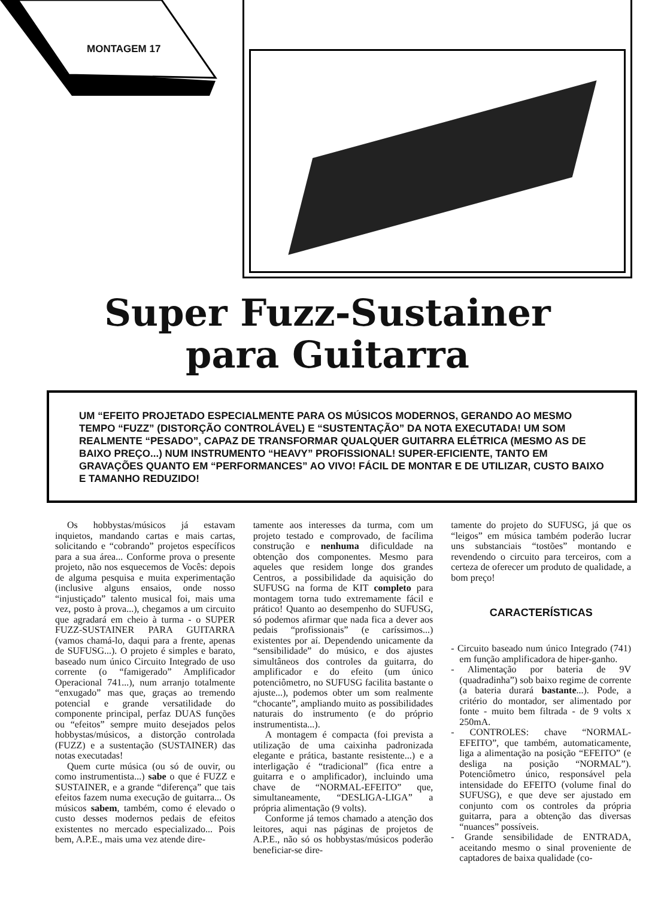MONTAGEM 17
Super Fuzz-Sustainer
para Guitarra
UM “EFEITO PROJETADO ESPECIALMENTE PARA OS MÚSICOS MODERNOS, GERANDO AO MESMO TEMPO “FUZZ” (DISTORÇÃO CONTROLÁVEL) E “SUSTENTAÇÃO” DA NOTA EXECUTADA! UM SOM REALMENTE “PESADO”, CAPAZ DE TRANSFORMAR QUALQUER GUITARRA ELÉTRICA (MESMO AS DE BAIXO PREÇO...) NUM INSTRUMENTO “HEAVY” PROFISSIONAL! SUPER-EFICIENTE, TANTO EM GRAVAÇÕES QUANTO EM “PERFORMANCES” AO VIVO! FÁCIL DE MONTAR E DE UTILIZAR, CUSTO BAIXO E TAMANHO REDUZIDO!
Os hobbystas/músicos já estavam inquietos, mandando cartas e mais cartas, solicitando e “cobrando” projetos específicos para a sua área... Conforme prova o presente projeto, não nos esquecemos de Vocês: depois de alguma pesquisa e muita experimentação (inclusive alguns ensaios, onde nosso “injustiçado” talento musical foi, mais uma vez, posto à prova...), chegamos a um circuito que agradará em cheio à turma - o SUPER FUZZ-SUSTAINER PARA GUITARRA (vamos chamá-lo, daqui para a frente, apenas de SUFUSG...). O projeto é simples e barato, baseado num único Circuito Integrado de uso corrente (o “famigerado” Amplificador Operacional 741...), num arranjo totalmente “enxugado” mas que, graças ao tremendo potencial e grande versatilidade do componente principal, perfaz DUAS funções ou “efeitos” sempre muito desejados pelos hobbystas/músicos, a distorção controlada (FUZZ) e a sustentação (SUSTAINER) das notas executadas!
Quem curte música (ou só de ouvir, ou como instrumentista...) sabe o que é FUZZ e SUSTAINER, e a grande “diferença” que tais efeitos fazem numa execução de guitarra... Os músicos sabem, também, como é elevado o custo desses modernos pedais de efeitos existentes no mercado especializado... Pois bem, A.P.E., mais uma vez atende dire-
tamente aos interesses da turma, com um projeto testado e comprovado, de facílima construção e nenhuma dificuldade na obtenção dos componentes. Mesmo para aqueles que residem longe dos grandes Centros, a possibilidade da aquisição do SUFUSG na forma de KIT completo para montagem torna tudo extremamente fácil e prático! Quanto ao desempenho do SUFUSG, só podemos afirmar que nada fica a dever aos pedais “profissionais” (e caríssimos...) existentes por aí. Dependendo unicamente da “sensibilidade” do músico, e dos ajustes simultâneos dos controles da guitarra, do amplificador e do efeito (um único potenciômetro, no SUFUSG facilita bastante o ajuste...), podemos obter um som realmente “chocante”, ampliando muito as possibilidades naturais do instrumento (e do próprio instrumentista...).
A montagem é compacta (foi prevista a utilização de uma caixinha padronizada elegante e prática, bastante resistente...) e a interligação é “tradicional” (fica entre a guitarra e o amplificador), incluindo uma chave de “NORMAL-EFEITO” que, simultaneamente, “DESLIGA-LIGA” a própria alimentação (9 volts).
Conforme já temos chamado a atenção dos leitores, aqui nas páginas de projetos de A.P.E., não só os hobbystas/músicos poderão beneficiar-se dire-
tamente do projeto do SUFUSG, já que os “leigos” em música também poderão lucrar uns substanciais “tostões” montando e revendendo o circuito para terceiros, com a certeza de oferecer um produto de qualidade, a bom preço!
CARACTERÍSTICAS
- Circuito baseado num único Integrado (741) em função amplificadora de hiper-ganho.
- Alimentação por bateria de 9V (quadradinha”) sob baixo regime de corrente (a bateria durará bastante...). Pode, a critério do montador, ser alimentado por fonte - muito bem filtrada - de 9 volts x 250mA.
- CONTROLES: chave “NORMAL-EFEITO”, que também, automaticamente, liga a alimentação na posição “EFEITO” (e desliga na posição “NORMAL”). Potenciômetro único, responsável pela intensidade do EFEITO (volume final do SUFUSG), e que deve ser ajustado em conjunto com os controles da própria guitarra, para a obtenção das diversas “nuances” possíveis.
- Grande sensibilidade de ENTRADA, aceitando mesmo o sinal proveniente de captadores de baixa qualidade (co-